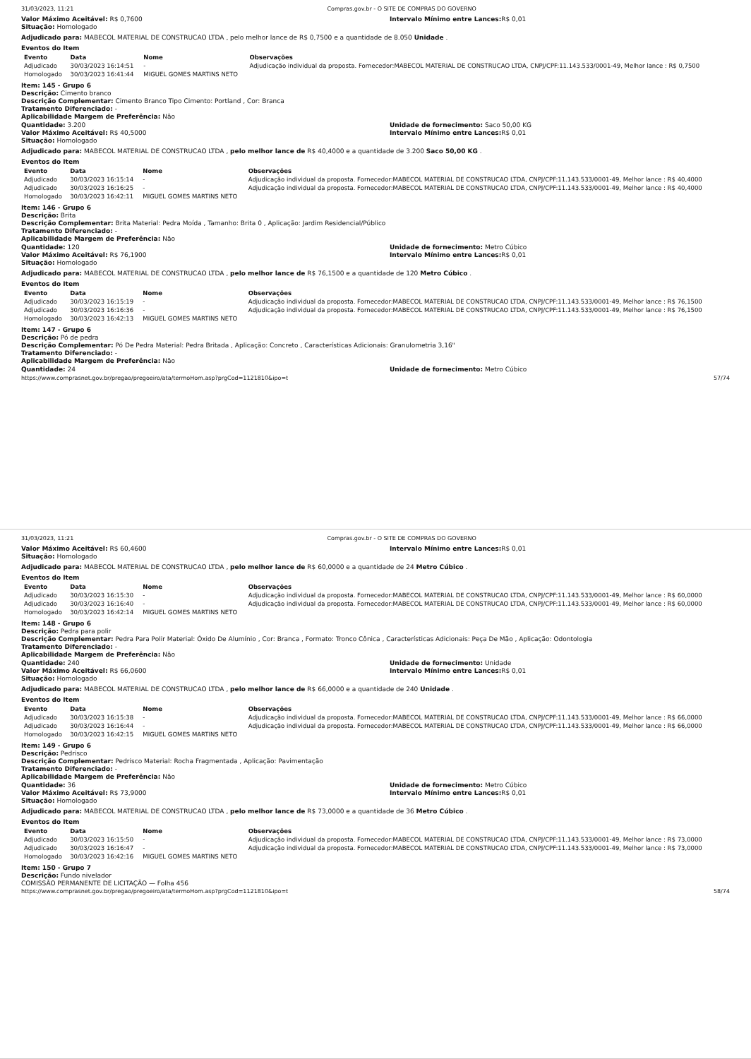31/03/2023, 11:21 Compras.gov.br - O SITE DE COMPRAS DO GOVERNO
Valor Máximo Aceitável: R$ 0,7600
Situação: Homologado
Intervalo Mínimo entre Lances: R$ 0,01
Adjudicado para: MABECOL MATERIAL DE CONSTRUCAO LTDA , pelo melhor lance de R$ 0,7500 e a quantidade de 8.050 Unidade .
Eventos do Item
| Evento | Data | Nome | Observações |
| --- | --- | --- | --- |
| Adjudicado | 30/03/2023 16:14:51 | - | Adjudicação individual da proposta. Fornecedor:MABECOL MATERIAL DE CONSTRUCAO LTDA, CNPJ/CPF:11.143.533/0001-49, Melhor lance : R$ 0,7500 |
| Homologado | 30/03/2023 16:41:44 | MIGUEL GOMES MARTINS NETO | |
Item: 145 - Grupo 6
Descrição: Cimento branco
Descrição Complementar: Cimento Branco Tipo Cimento: Portland , Cor: Branca
Tratamento Diferenciado: -
Aplicabilidade Margem de Preferência: Não
Quantidade: 3.200
Valor Máximo Aceitável: R$ 40,5000
Situação: Homologado
Unidade de fornecimento: Saco 50,00 KG
Intervalo Mínimo entre Lances: R$ 0,01
Adjudicado para: MABECOL MATERIAL DE CONSTRUCAO LTDA , pelo melhor lance de R$ 40,4000 e a quantidade de 3.200 Saco 50,00 KG .
Eventos do Item
| Evento | Data | Nome | Observações |
| --- | --- | --- | --- |
| Adjudicado | 30/03/2023 16:15:14 | - | Adjudicação individual da proposta. Fornecedor:MABECOL MATERIAL DE CONSTRUCAO LTDA, CNPJ/CPF:11.143.533/0001-49, Melhor lance : R$ 40,4000 |
| Adjudicado | 30/03/2023 16:16:25 | - | Adjudicação individual da proposta. Fornecedor:MABECOL MATERIAL DE CONSTRUCAO LTDA, CNPJ/CPF:11.143.533/0001-49, Melhor lance : R$ 40,4000 |
| Homologado | 30/03/2023 16:42:11 | MIGUEL GOMES MARTINS NETO | |
Item: 146 - Grupo 6
Descrição: Brita
Descrição Complementar: Brita Material: Pedra Moída , Tamanho: Brita 0 , Aplicação: Jardim Residencial/Público
Tratamento Diferenciado: -
Aplicabilidade Margem de Preferência: Não
Quantidade: 120
Valor Máximo Aceitável: R$ 76,1900
Situação: Homologado
Unidade de fornecimento: Metro Cúbico
Intervalo Mínimo entre Lances: R$ 0,01
Adjudicado para: MABECOL MATERIAL DE CONSTRUCAO LTDA , pelo melhor lance de R$ 76,1500 e a quantidade de 120 Metro Cúbico .
Eventos do Item
| Evento | Data | Nome | Observações |
| --- | --- | --- | --- |
| Adjudicado | 30/03/2023 16:15:19 | - | Adjudicação individual da proposta. Fornecedor:MABECOL MATERIAL DE CONSTRUCAO LTDA, CNPJ/CPF:11.143.533/0001-49, Melhor lance : R$ 76,1500 |
| Adjudicado | 30/03/2023 16:16:36 | - | Adjudicação individual da proposta. Fornecedor:MABECOL MATERIAL DE CONSTRUCAO LTDA, CNPJ/CPF:11.143.533/0001-49, Melhor lance : R$ 76,1500 |
| Homologado | 30/03/2023 16:42:13 | MIGUEL GOMES MARTINS NETO | |
Item: 147 - Grupo 6
Descrição: Pó de pedra
Descrição Complementar: Pó De Pedra Material: Pedra Britada , Aplicação: Concreto , Características Adicionais: Granulometria 3,16"
Tratamento Diferenciado: -
Aplicabilidade Margem de Preferência: Não
Quantidade: 24 Unidade de fornecimento: Metro Cúbico
https://www.comprasnet.gov.br/pregao/pregoeiro/ata/termoHom.asp?prgCod=1121810&ipo=t 57/74
31/03/2023, 11:21 Compras.gov.br - O SITE DE COMPRAS DO GOVERNO
Valor Máximo Aceitável: R$ 60,4600
Situação: Homologado
Intervalo Mínimo entre Lances: R$ 0,01
Adjudicado para: MABECOL MATERIAL DE CONSTRUCAO LTDA , pelo melhor lance de R$ 60,0000 e a quantidade de 24 Metro Cúbico .
Eventos do Item
| Evento | Data | Nome | Observações |
| --- | --- | --- | --- |
| Adjudicado | 30/03/2023 16:15:30 | - | Adjudicação individual da proposta. Fornecedor:MABECOL MATERIAL DE CONSTRUCAO LTDA, CNPJ/CPF:11.143.533/0001-49, Melhor lance : R$ 60,0000 |
| Adjudicado | 30/03/2023 16:16:40 | - | Adjudicação individual da proposta. Fornecedor:MABECOL MATERIAL DE CONSTRUCAO LTDA, CNPJ/CPF:11.143.533/0001-49, Melhor lance : R$ 60,0000 |
| Homologado | 30/03/2023 16:42:14 | MIGUEL GOMES MARTINS NETO | |
Item: 148 - Grupo 6
Descrição: Pedra para polir
Descrição Complementar: Pedra Para Polir Material: Óxido De Alumínio , Cor: Branca , Formato: Tronco Cônica , Características Adicionais: Peça De Mão , Aplicação: Odontologia
Tratamento Diferenciado: -
Aplicabilidade Margem de Preferência: Não
Quantidade: 240
Valor Máximo Aceitável: R$ 66,0600
Situação: Homologado
Unidade de fornecimento: Unidade
Intervalo Mínimo entre Lances: R$ 0,01
Adjudicado para: MABECOL MATERIAL DE CONSTRUCAO LTDA , pelo melhor lance de R$ 66,0000 e a quantidade de 240 Unidade .
Eventos do Item
| Evento | Data | Nome | Observações |
| --- | --- | --- | --- |
| Adjudicado | 30/03/2023 16:15:38 | - | Adjudicação individual da proposta. Fornecedor:MABECOL MATERIAL DE CONSTRUCAO LTDA, CNPJ/CPF:11.143.533/0001-49, Melhor lance : R$ 66,0000 |
| Adjudicado | 30/03/2023 16:16:44 | - | Adjudicação individual da proposta. Fornecedor:MABECOL MATERIAL DE CONSTRUCAO LTDA, CNPJ/CPF:11.143.533/0001-49, Melhor lance : R$ 66,0000 |
| Homologado | 30/03/2023 16:42:15 | MIGUEL GOMES MARTINS NETO | |
Item: 149 - Grupo 6
Descrição: Pedrisco
Descrição Complementar: Pedrisco Material: Rocha Fragmentada , Aplicação: Pavimentação
Tratamento Diferenciado: -
Aplicabilidade Margem de Preferência: Não
Quantidade: 36
Valor Máximo Aceitável: R$ 73,9000
Situação: Homologado
Unidade de fornecimento: Metro Cúbico
Intervalo Mínimo entre Lances: R$ 0,01
Adjudicado para: MABECOL MATERIAL DE CONSTRUCAO LTDA , pelo melhor lance de R$ 73,0000 e a quantidade de 36 Metro Cúbico .
Eventos do Item
| Evento | Data | Nome | Observações |
| --- | --- | --- | --- |
| Adjudicado | 30/03/2023 16:15:50 | - | Adjudicação individual da proposta. Fornecedor:MABECOL MATERIAL DE CONSTRUCAO LTDA, CNPJ/CPF:11.143.533/0001-49, Melhor lance : R$ 73,0000 |
| Adjudicado | 30/03/2023 16:16:47 | - | Adjudicação individual da proposta. Fornecedor:MABECOL MATERIAL DE CONSTRUCAO LTDA, CNPJ/CPF:11.143.533/0001-49, Melhor lance : R$ 73,0000 |
| Homologado | 30/03/2023 16:42:16 | MIGUEL GOMES MARTINS NETO | |
Item: 150 - Grupo 7
Descrição: Fundo nivelador
COMISSÃO PERMANENTE DE LICITAÇÃO — Folha 456
https://www.comprasnet.gov.br/pregao/pregoeiro/ata/termoHom.asp?prgCod=1121810&ipo=t 58/74